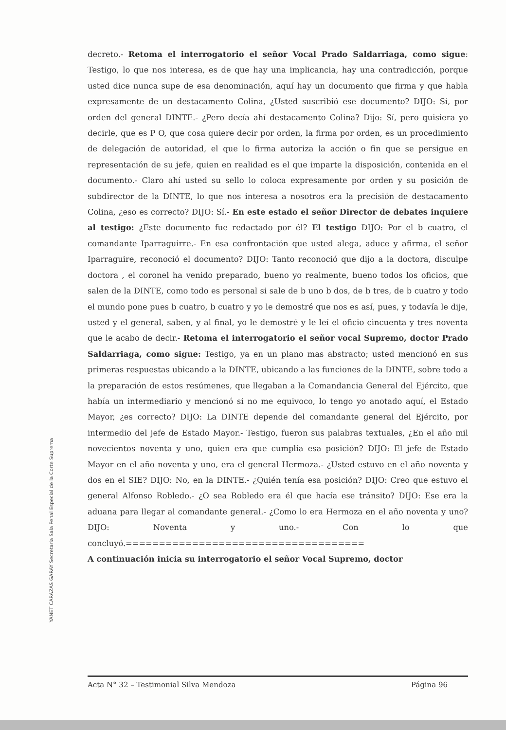YANET CARAZAS GARAY Secretaria Sala Penal Especial de la Corte Suprema
decreto.- Retoma el interrogatorio el señor Vocal Prado Saldarriaga, como sigue: Testigo, lo que nos interesa, es de que hay una implicancia, hay una contradicción, porque usted dice nunca supe de esa denominación, aquí hay un documento que firma y que habla expresamente de un destacamento Colina, ¿Usted suscribió ese documento? DIJO: Sí, por orden del general DINTE.- ¿Pero decía ahí destacamento Colina? Dijo: Sí, pero quisiera yo decirle, que es P O, que cosa quiere decir por orden, la firma por orden, es un procedimiento de delegación de autoridad, el que lo firma autoriza la acción o fin que se persigue en representación de su jefe, quien en realidad es el que imparte la disposición, contenida en el documento.- Claro ahí usted su sello lo coloca expresamente por orden y su posición de subdirector de la DINTE, lo que nos interesa a nosotros era la precisión de destacamento Colina, ¿eso es correcto? DIJO: Sí.- En este estado el señor Director de debates inquiere al testigo: ¿Este documento fue redactado por él? El testigo DIJO: Por el b cuatro, el comandante Iparraguirre.- En esa confrontación que usted alega, aduce y afirma, el señor Iparraguire, reconoció el documento? DIJO: Tanto reconoció que dijo a la doctora, disculpe doctora , el coronel ha venido preparado, bueno yo realmente, bueno todos los oficios, que salen de la DINTE, como todo es personal si sale de b uno b dos, de b tres, de b cuatro y todo el mundo pone pues b cuatro, b cuatro y yo le demostré que nos es así, pues, y todavía le dije, usted y el general, saben, y al final, yo le demostré y le leí el oficio cincuenta y tres noventa que le acabo de decir.- Retoma el interrogatorio el señor vocal Supremo, doctor Prado Saldarriaga, como sigue: Testigo, ya en un plano mas abstracto; usted mencionó en sus primeras respuestas ubicando a la DINTE, ubicando a las funciones de la DINTE, sobre todo a la preparación de estos resúmenes, que llegaban a la Comandancia General del Ejército, que había un intermediario y mencionó si no me equivoco, lo tengo yo anotado aquí, el Estado Mayor, ¿es correcto? DIJO: La DINTE depende del comandante general del Ejército, por intermedio del jefe de Estado Mayor.- Testigo, fueron sus palabras textuales, ¿En el año mil novecientos noventa y uno, quien era que cumplía esa posición? DIJO: El jefe de Estado Mayor en el año noventa y uno, era el general Hermoza.- ¿Usted estuvo en el año noventa y dos en el SIE? DIJO: No, en la DINTE.- ¿Quién tenía esa posición? DIJO: Creo que estuvo el general Alfonso Robledo.- ¿O sea Robledo era él que hacía ese tránsito? DIJO: Ese era la aduana para llegar al comandante general.- ¿Como lo era Hermoza en el año noventa y uno? DIJO: Noventa y uno.- Con lo que concluyó.====================================
A continuación inicia su interrogatorio el señor Vocal Supremo, doctor
Acta N° 32 – Testimonial Silva Mendoza Página 96